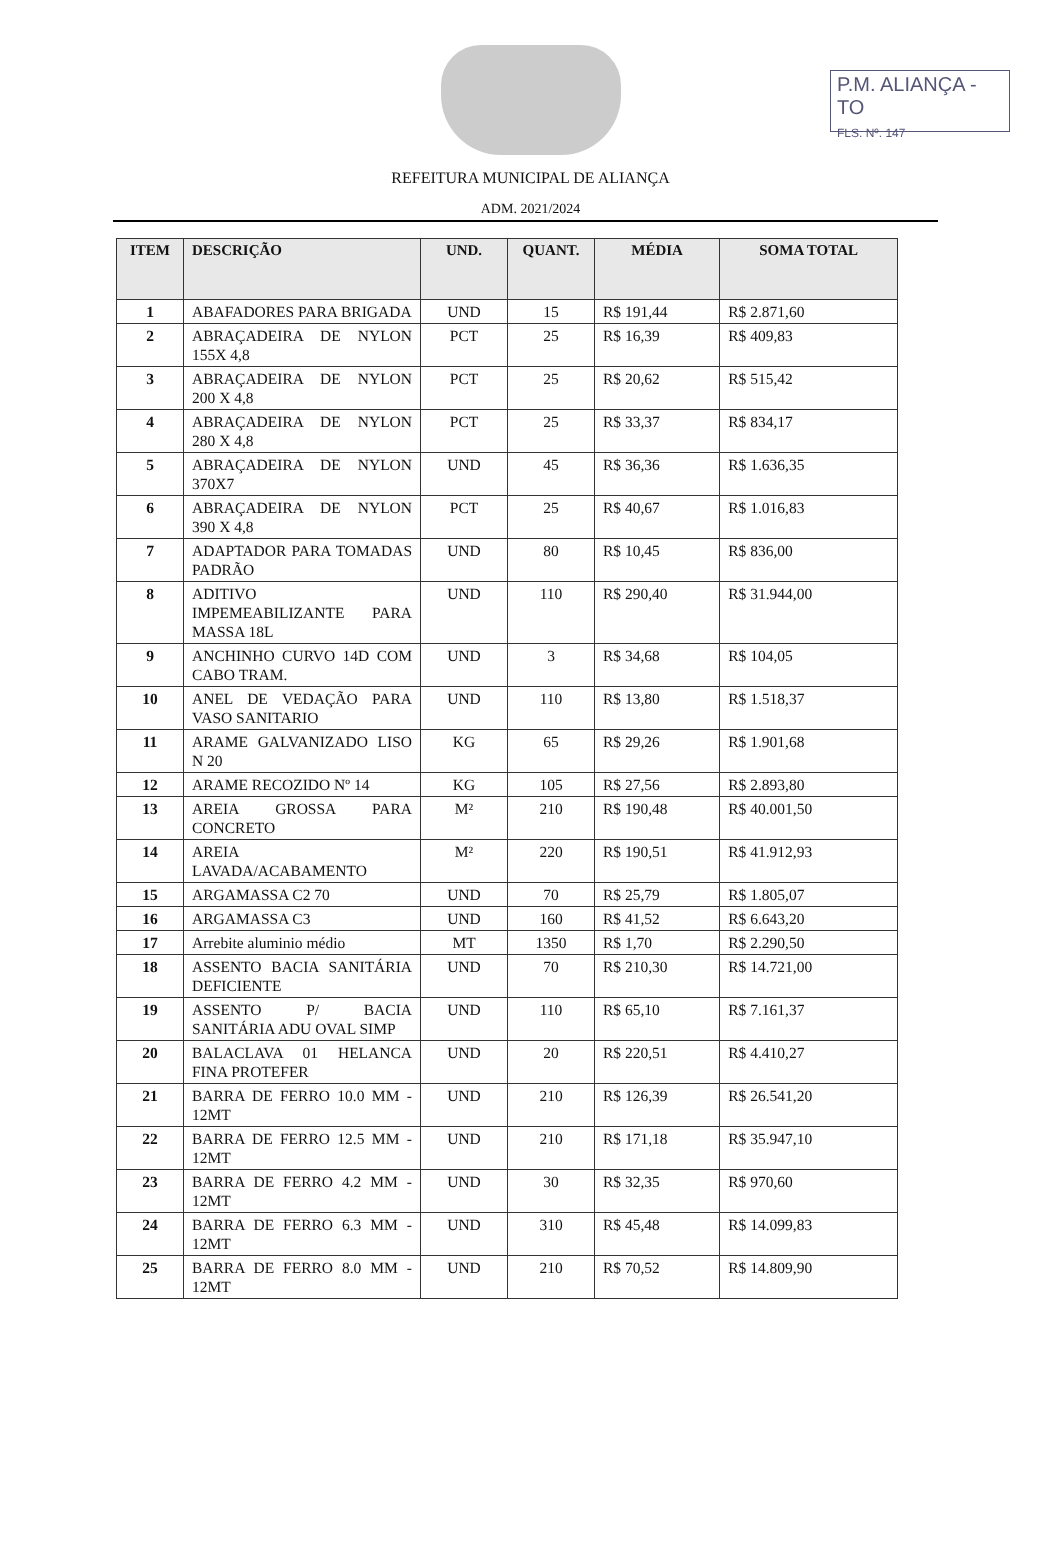P.M. ALIANÇA - TO
FLS. Nº. 147
REFEITURA MUNICIPAL DE ALIANÇA
ADM. 2021/2024
| ITEM | DESCRIÇÃO | UND. | QUANT. | MÉDIA | SOMA TOTAL |
| --- | --- | --- | --- | --- | --- |
| 1 | ABAFADORES PARA BRIGADA | UND | 15 | R$ 191,44 | R$ 2.871,60 |
| 2 | ABRAÇADEIRA DE NYLON 155X 4,8 | PCT | 25 | R$ 16,39 | R$ 409,83 |
| 3 | ABRAÇADEIRA DE NYLON 200 X 4,8 | PCT | 25 | R$ 20,62 | R$ 515,42 |
| 4 | ABRAÇADEIRA DE NYLON 280 X 4,8 | PCT | 25 | R$ 33,37 | R$ 834,17 |
| 5 | ABRAÇADEIRA DE NYLON 370X7 | UND | 45 | R$ 36,36 | R$ 1.636,35 |
| 6 | ABRAÇADEIRA DE NYLON 390 X 4,8 | PCT | 25 | R$ 40,67 | R$ 1.016,83 |
| 7 | ADAPTADOR PARA TOMADAS PADRÃO | UND | 80 | R$ 10,45 | R$ 836,00 |
| 8 | ADITIVO IMPEMEABILIZANTE PARA MASSA 18L | UND | 110 | R$ 290,40 | R$ 31.944,00 |
| 9 | ANCHINHO CURVO 14D COM CABO TRAM. | UND | 3 | R$ 34,68 | R$ 104,05 |
| 10 | ANEL DE VEDAÇÃO PARA VASO SANITARIO | UND | 110 | R$ 13,80 | R$ 1.518,37 |
| 11 | ARAME GALVANIZADO LISO N 20 | KG | 65 | R$ 29,26 | R$ 1.901,68 |
| 12 | ARAME RECOZIDO Nº 14 | KG | 105 | R$ 27,56 | R$ 2.893,80 |
| 13 | AREIA GROSSA PARA CONCRETO | M² | 210 | R$ 190,48 | R$ 40.001,50 |
| 14 | AREIA LAVADA/ACABAMENTO | M² | 220 | R$ 190,51 | R$ 41.912,93 |
| 15 | ARGAMASSA C2 70 | UND | 70 | R$ 25,79 | R$ 1.805,07 |
| 16 | ARGAMASSA C3 | UND | 160 | R$ 41,52 | R$ 6.643,20 |
| 17 | Arrebite aluminio médio | MT | 1350 | R$ 1,70 | R$ 2.290,50 |
| 18 | ASSENTO BACIA SANITÁRIA DEFICIENTE | UND | 70 | R$ 210,30 | R$ 14.721,00 |
| 19 | ASSENTO P/ BACIA SANITÁRIA ADU OVAL SIMP | UND | 110 | R$ 65,10 | R$ 7.161,37 |
| 20 | BALACLAVA 01 HELANCA FINA PROTEFER | UND | 20 | R$ 220,51 | R$ 4.410,27 |
| 21 | BARRA DE FERRO 10.0 MM - 12MT | UND | 210 | R$ 126,39 | R$ 26.541,20 |
| 22 | BARRA DE FERRO 12.5 MM - 12MT | UND | 210 | R$ 171,18 | R$ 35.947,10 |
| 23 | BARRA DE FERRO 4.2 MM - 12MT | UND | 30 | R$ 32,35 | R$ 970,60 |
| 24 | BARRA DE FERRO 6.3 MM - 12MT | UND | 310 | R$ 45,48 | R$ 14.099,83 |
| 25 | BARRA DE FERRO 8.0 MM - 12MT | UND | 210 | R$ 70,52 | R$ 14.809,90 |